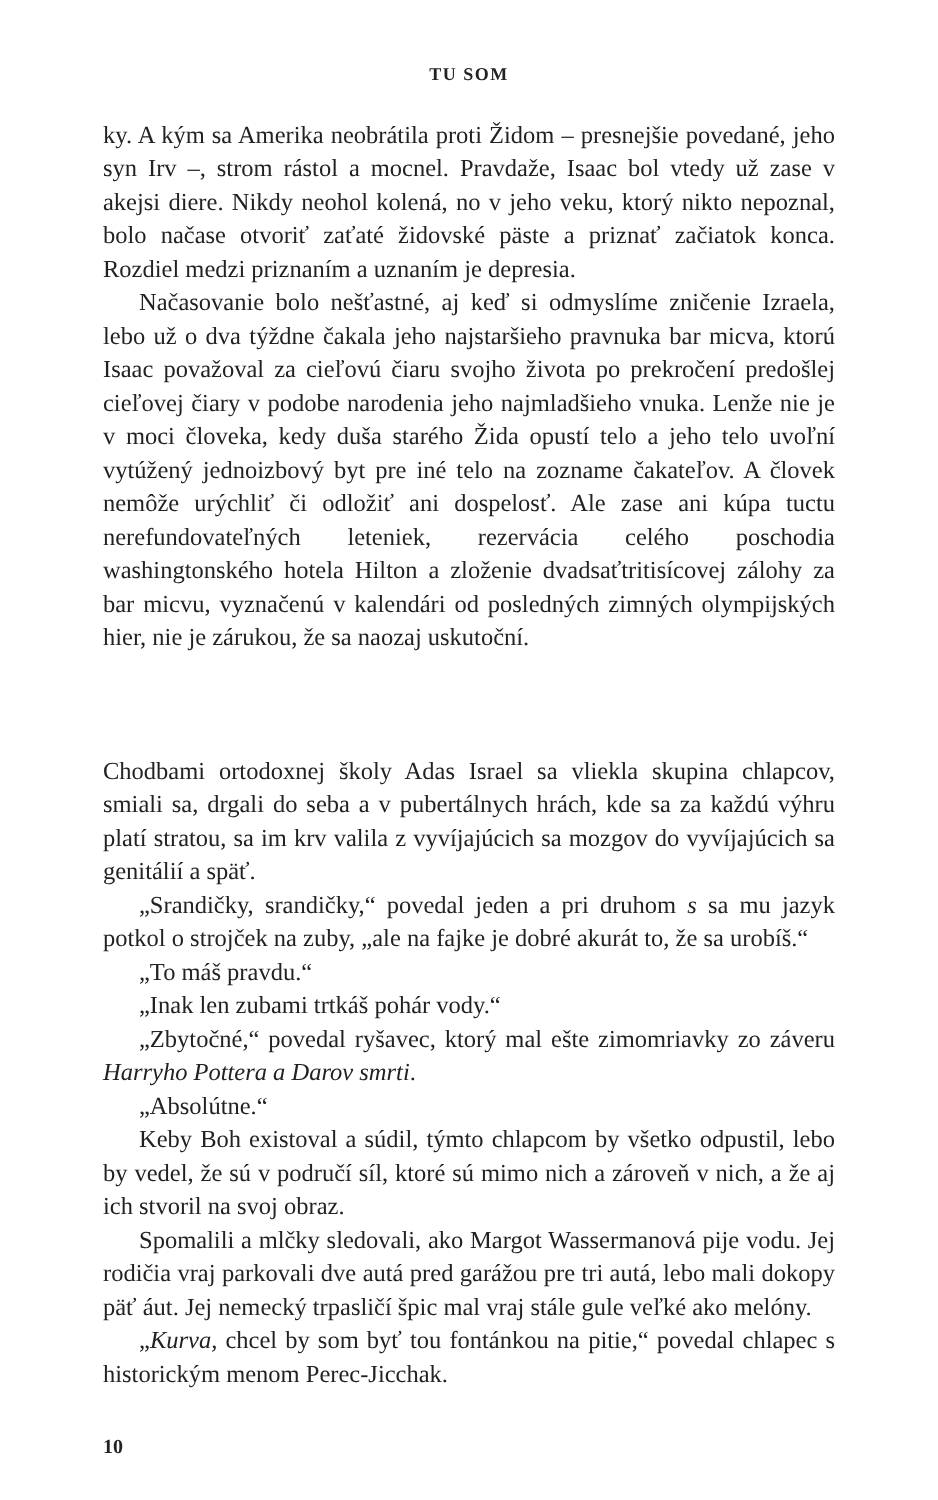TU SOM
ky. A kým sa Amerika neobrátila proti Židom – presnejšie povedané, jeho syn Irv –, strom rástol a mocnel. Pravdaže, Isaac bol vtedy už zase v akejsi diere. Nikdy neohol kolená, no v jeho veku, ktorý nikto nepoznal, bolo načase otvoriť zaťaté židovské päste a priznať začiatok konca. Rozdiel medzi priznaním a uznaním je depresia.
Načasovanie bolo nešťastné, aj keď si odmyslíme zničenie Izraela, lebo už o dva týždne čakala jeho najstaršieho pravnuka bar micva, ktorú Isaac považoval za cieľovú čiaru svojho života po prekročení predošlej cieľovej čiary v podobe narodenia jeho najmladšieho vnuka. Lenže nie je v moci človeka, kedy duša starého Žida opustí telo a jeho telo uvoľní vytúžený jednoizbový byt pre iné telo na zozname čakateľov. A človek nemôže urýchliť či odložiť ani dospelosť. Ale zase ani kúpa tuctu nerefundovateľných leteniek, rezervácia celého poschodia washingtonského hotela Hilton a zloženie dvadsaťtritisícovej zálohy za bar micvu, vyznačenú v kalendári od posledných zimných olympijských hier, nie je zárukou, že sa naozaj uskutoční.
Chodbami ortodoxnej školy Adas Israel sa vliekla skupina chlapcov, smiali sa, drgali do seba a v pubertálnych hrách, kde sa za každú výhru platí stratou, sa im krv valila z vyvíjajúcich sa mozgov do vyvíjajúcich sa genitálií a späť.
„Srandičky, srandičky,“ povedal jeden a pri druhom s sa mu jazyk potkol o strojček na zuby, „ale na fajke je dobré akurát to, že sa urobíš.“
„To máš pravdu.“
„Inak len zubami trtkáš pohár vody.“
„Zbytočné,“ povedal ryšavec, ktorý mal ešte zimomriavky zo záveru Harryho Pottera a Darov smrti.
„Absolútne.“
Keby Boh existoval a súdil, týmto chlapcom by všetko odpustil, lebo by vedel, že sú v područí síl, ktoré sú mimo nich a zároveň v nich, a že aj ich stvoril na svoj obraz.
Spomalili a mlčky sledovali, ako Margot Wassermanová pije vodu. Jej rodičia vraj parkovali dve autá pred garážou pre tri autá, lebo mali dokopy päť áut. Jej nemecký trpasličí špic mal vraj stále gule veľké ako melóny.
„Kurva, chcel by som byť tou fontánkou na pitie,“ povedal chlapec s historickým menom Perec-Jicchak.
10